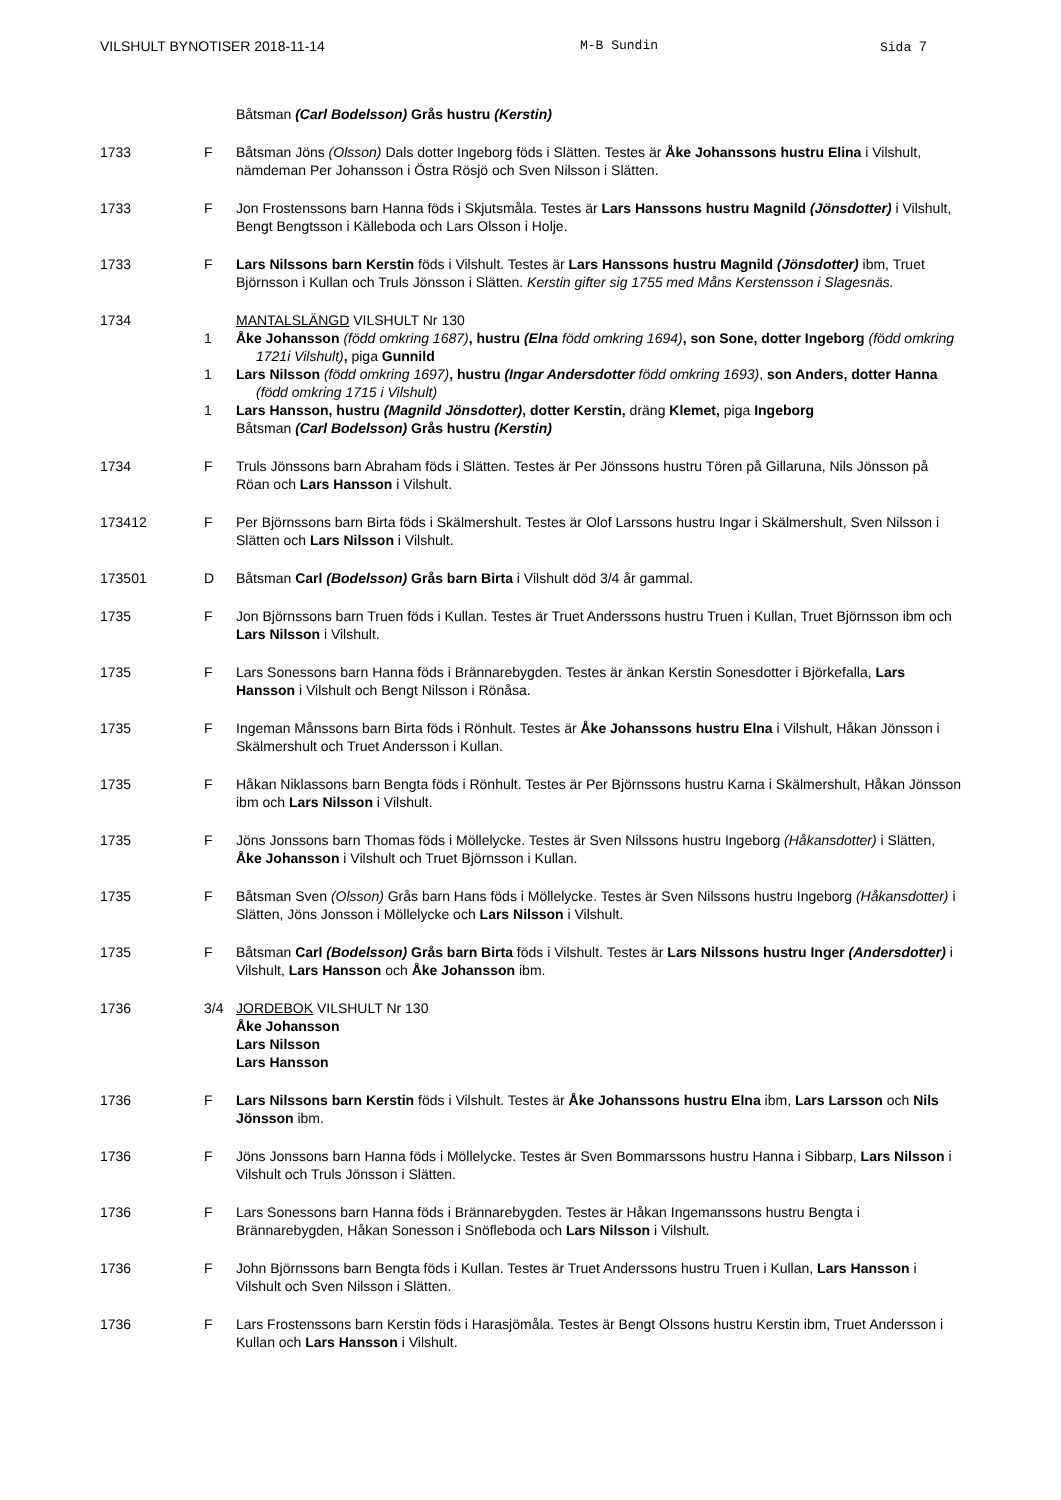VILSHULT BYNOTISER 2018-11-14 M-B Sundin Sida 7
Båtsman (Carl Bodelsson) Grås hustru (Kerstin)
1733 F Båtsman Jöns (Olsson) Dals dotter Ingeborg föds i Slätten. Testes är Åke Johanssons hustru Elina i Vilshult, nämdeman Per Johansson i Östra Rösjö och Sven Nilsson i Slätten.
1733 F Jon Frostenssons barn Hanna föds i Skjutsmåla. Testes är Lars Hanssons hustru Magnild (Jönsdotter) i Vilshult, Bengt Bengtsson i Källeboda och Lars Olsson i Holje.
1733 F Lars Nilssons barn Kerstin föds i Vilshult. Testes är Lars Hanssons hustru Magnild (Jönsdotter) ibm, Truet Björnsson i Kullan och Truls Jönsson i Slätten. Kerstin gifter sig 1755 med Måns Kerstensson i Slagesnäs.
1734 MANTALSLÄNGD VILSHULT Nr 130
1 Åke Johansson (född omkring 1687), hustru (Elna född omkring 1694), son Sone, dotter Ingeborg (född omkring 1721i Vilshult), piga Gunnild
1 Lars Nilsson (född omkring 1697), hustru (Ingar Andersdotter född omkring 1693), son Anders, dotter Hanna (född omkring 1715 i Vilshult)
1 Lars Hansson, hustru (Magnild Jönsdotter), dotter Kerstin, dräng Klemet, piga Ingeborg
Båtsman (Carl Bodelsson) Grås hustru (Kerstin)
1734 F Truls Jönssons barn Abraham föds i Slätten. Testes är Per Jönssons hustru Tören på Gillaruna, Nils Jönsson på Röan och Lars Hansson i Vilshult.
173412 F Per Björnssons barn Birta föds i Skälmershult. Testes är Olof Larssons hustru Ingar i Skälmershult, Sven Nilsson i Slätten och Lars Nilsson i Vilshult.
173501 D Båtsman Carl (Bodelsson) Grås barn Birta i Vilshult död 3/4 år gammal.
1735 F Jon Björnssons barn Truen föds i Kullan. Testes är Truet Anderssons hustru Truen i Kullan, Truet Björnsson ibm och Lars Nilsson i Vilshult.
1735 F Lars Sonessons barn Hanna föds i Brännarebygden. Testes är änkan Kerstin Sonesdotter i Björkefalla, Lars Hansson i Vilshult och Bengt Nilsson i Rönåsa.
1735 F Ingeman Månssons barn Birta föds i Rönhult. Testes är Åke Johanssons hustru Elna i Vilshult, Håkan Jönsson i Skälmershult och Truet Andersson i Kullan.
1735 F Håkan Niklassons barn Bengta föds i Rönhult. Testes är Per Björnssons hustru Karna i Skälmershult, Håkan Jönsson ibm och Lars Nilsson i Vilshult.
1735 F Jöns Jonssons barn Thomas föds i Möllelycke. Testes är Sven Nilssons hustru Ingeborg (Håkansdotter) i Slätten, Åke Johansson i Vilshult och Truet Björnsson i Kullan.
1735 F Båtsman Sven (Olsson) Grås barn Hans föds i Möllelycke. Testes är Sven Nilssons hustru Ingeborg (Håkansdotter) i Slätten, Jöns Jonsson i Möllelycke och Lars Nilsson i Vilshult.
1735 F Båtsman Carl (Bodelsson) Grås barn Birta föds i Vilshult. Testes är Lars Nilssons hustru Inger (Andersdotter) i Vilshult, Lars Hansson och Åke Johansson ibm.
1736 3/4 JORDEBOK VILSHULT Nr 130
Åke Johansson
Lars Nilsson
Lars Hansson
1736 F Lars Nilssons barn Kerstin föds i Vilshult. Testes är Åke Johanssons hustru Elna ibm, Lars Larsson och Nils Jönsson ibm.
1736 F Jöns Jonssons barn Hanna föds i Möllelycke. Testes är Sven Bommarssons hustru Hanna i Sibbarp, Lars Nilsson i Vilshult och Truls Jönsson i Slätten.
1736 F Lars Sonessons barn Hanna föds i Brännarebygden. Testes är Håkan Ingemanssons hustru Bengta i Brännarebygden, Håkan Sonesson i Snöfleboda och Lars Nilsson i Vilshult.
1736 F John Björnssons barn Bengta föds i Kullan. Testes är Truet Anderssons hustru Truen i Kullan, Lars Hansson i Vilshult och Sven Nilsson i Slätten.
1736 F Lars Frostenssons barn Kerstin föds i Harasjömåla. Testes är Bengt Olssons hustru Kerstin ibm, Truet Andersson i Kullan och Lars Hansson i Vilshult.